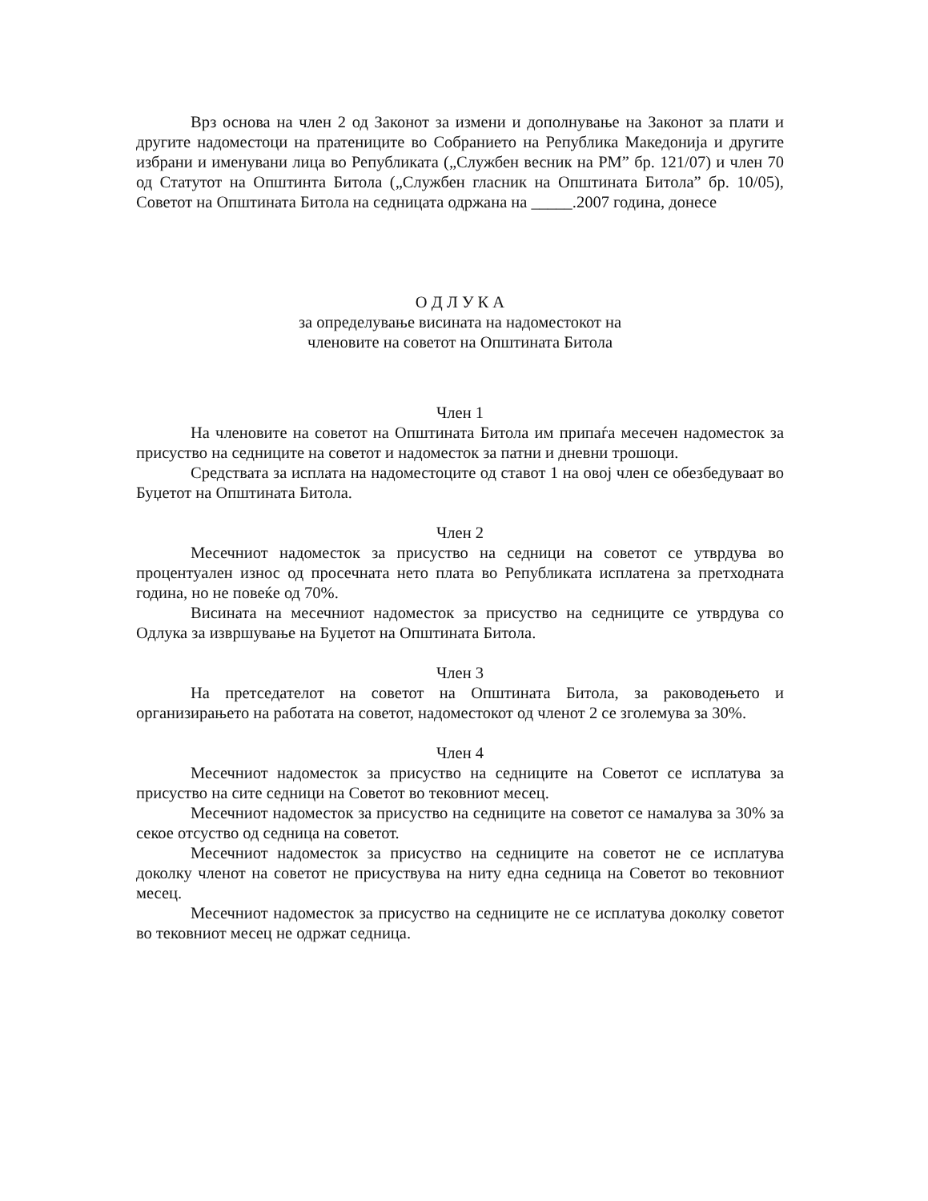Врз основа на член 2 од Законот за измени и дополнување на Законот за плати и другите надоместоци на пратениците во Собранието на Република Македонија и другите избрани и именувани лица во Републиката („Службен весник на РМ” бр. 121/07) и член 70 од Статутот на Општинта Битола („Службен гласник на Општината Битола” бр. 10/05), Советот на Општината Битола на седницата одржана на _____.2007 година, донесе
О Д Л У К А
за определување висината на надоместокот на
членовите на советот на Општината Битола
Член 1
На членовите на советот на Општината Битола им припаѓа месечен надоместок за присуство на седниците на советот и надоместок за патни и дневни трошоци.
Средствата за исплата на надоместоците од ставот 1 на овој член се обезбедуваат во Буџетот на Општината Битола.
Член 2
Месечниот надоместок за присуство на седници на советот се утврдува во процентуален износ од просечната нето плата во Републиката исплатена за претходната година, но не повеќе од 70%.
Висината на месечниот надоместок за присуство на седниците се утврдува со Одлука за извршување на Буџетот на Општината Битола.
Член 3
На претседателот на советот на Општината Битола, за раководењето и организирањето на работата на советот, надоместокот од членот 2 се зголемува за 30%.
Член 4
Месечниот надоместок за присуство на седниците на Советот се исплатува за присуство на сите седници на Советот во тековниот месец.
Месечниот надоместок за присуство на седниците на советот се намалува за 30% за секое отсуство од седница на советот.
Месечниот надоместок за присуство на седниците на советот не се исплатува доколку членот на советот не присуствува на ниту една седница на Советот во тековниот месец.
Месечниот надоместок за присуство на седниците не се исплатува доколку советот во тековниот месец не одржат седница.